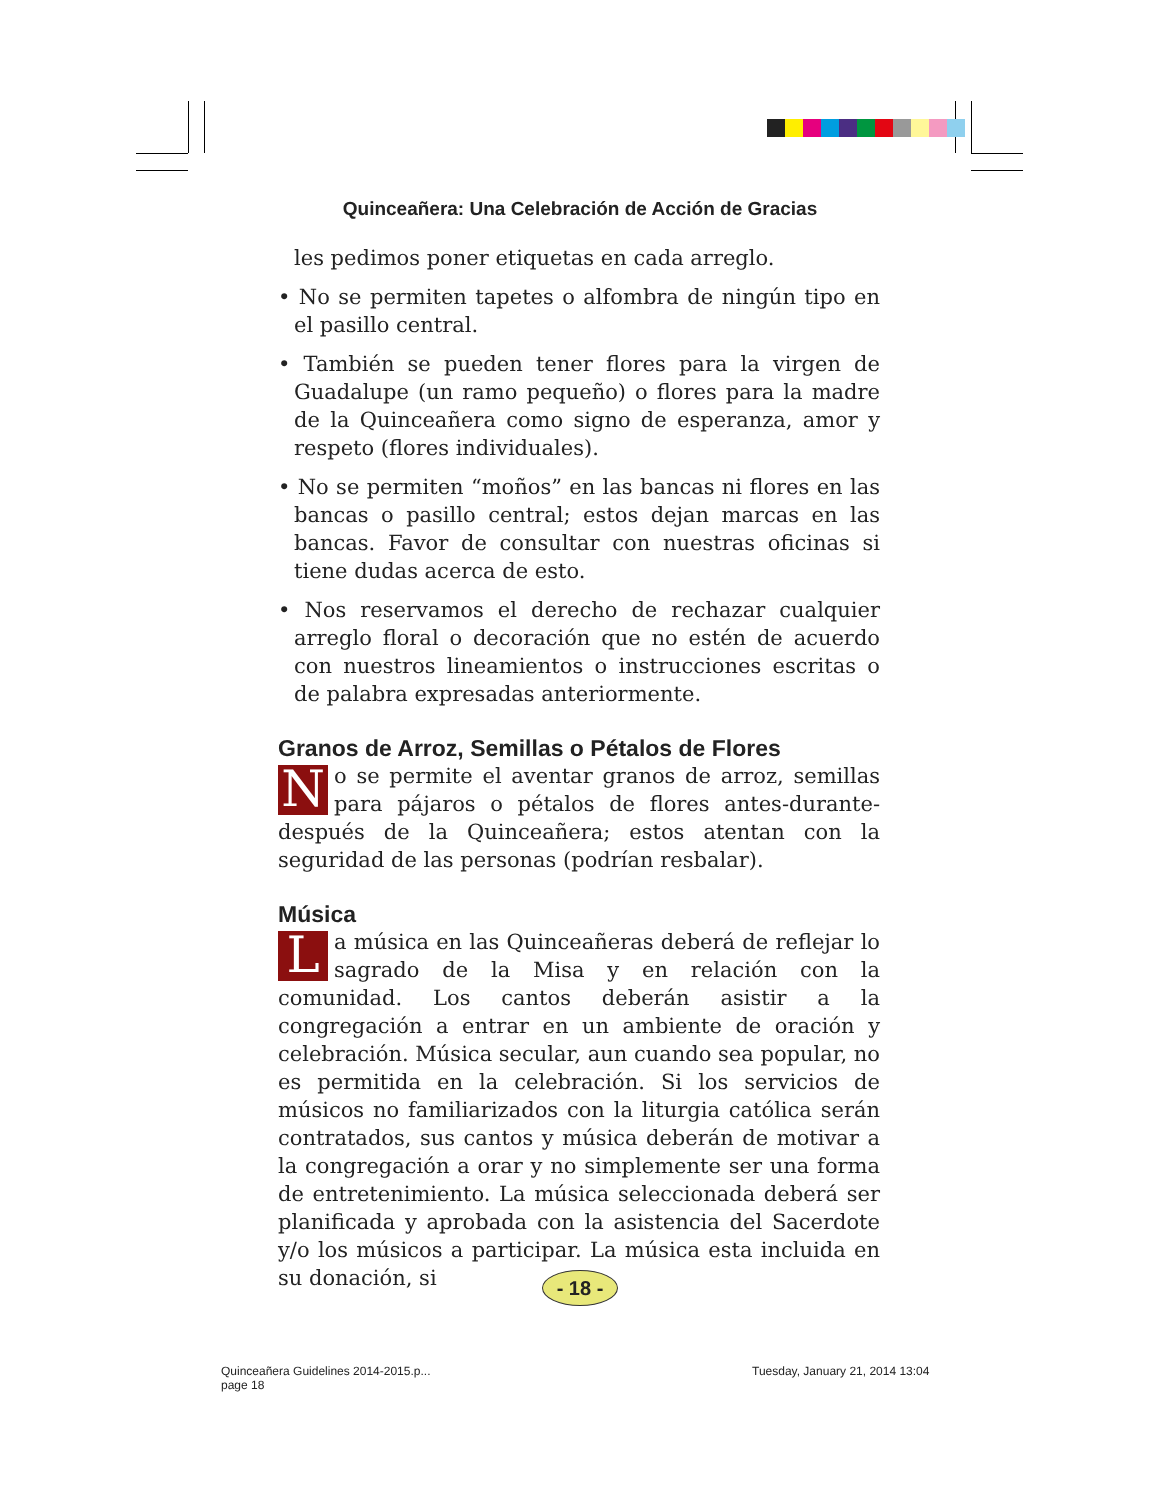Quinceañera: Una Celebración de Acción de Gracias
les pedimos poner etiquetas en cada arreglo.
• No se permiten tapetes o alfombra de ningún tipo en el pasillo central.
• También se pueden tener flores para la virgen de Guadalupe (un ramo pequeño) o flores para la madre de la Quinceañera como signo de esperanza, amor y respeto (flores individuales).
• No se permiten “moños” en las bancas ni flores en las bancas o pasillo central; estos dejan marcas en las bancas. Favor de consultar con nuestras oficinas si tiene dudas acerca de esto.
• Nos reservamos el derecho de rechazar cualquier arreglo floral o decoración que no estén de acuerdo con nuestros lineamientos o instrucciones escritas o de palabra expresadas anteriormente.
Granos de Arroz, Semillas o Pétalos de Flores
No se permite el aventar granos de arroz, semillas para pájaros o pétalos de flores antes-durante-después de la Quinceañera; estos atentan con la seguridad de las personas (podrían resbalar).
Música
La música en las Quinceañeras deberá de reflejar lo sagrado de la Misa y en relación con la comunidad. Los cantos deberán asistir a la congregación a entrar en un ambiente de oración y celebración. Música secular, aun cuando sea popular, no es permitida en la celebración. Si los servicios de músicos no familiarizados con la liturgia católica serán contratados, sus cantos y música deberán de motivar a la congregación a orar y no simplemente ser una forma de entretenimiento. La música seleccionada deberá ser planificada y aprobada con la asistencia del Sacerdote y/o los músicos a participar. La música esta incluida en su donación, si
- 18 -
Quinceañera Guidelines 2014-2015.p...
page 18
Tuesday, January 21, 2014 13:04